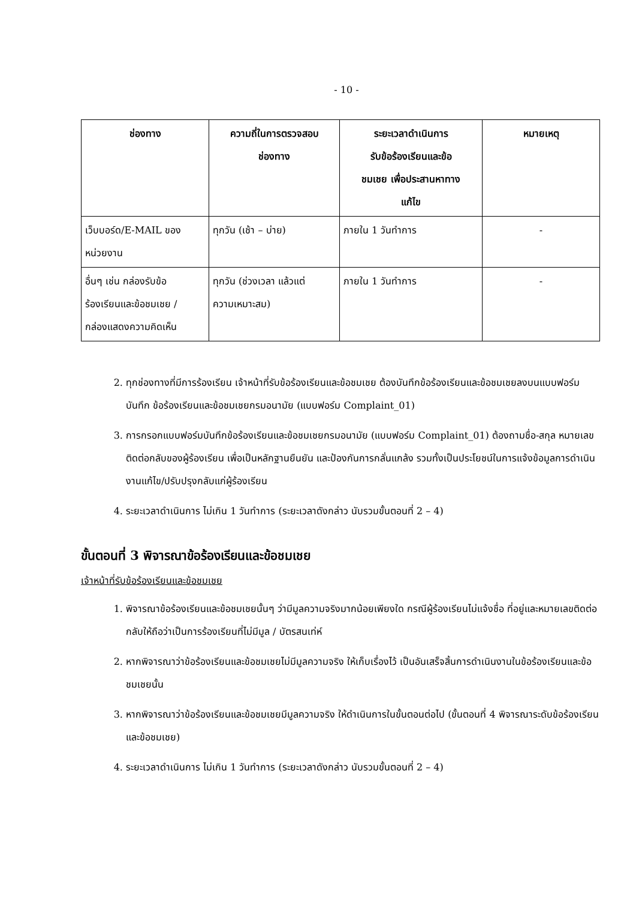- 10 -
| ช่องทาง | ความถี่ในการตรวจสอบ ช่องทาง | ระยะเวลาดำเนินการ รับข้อร้องเรียนและข้อ ชมเชย เพื่อประสานหาทาง แก้ไข | หมายเหตุ |
| --- | --- | --- | --- |
| เว็บบอร์ด/E-MAIL ของ หน่วยงาน | ทุกวัน (เช้า – บ่าย) | ภายใน 1 วันทำการ | - |
| อื่นๆ เช่น กล่องรับข้อ ร้องเรียนและข้อชมเชย / กล่องแสดงความคิดเห็น | ทุกวัน (ช่วงเวลา แล้วแต่ ความเหมาะสม) | ภายใน 1 วันทำการ | - |
2. ทุกช่องทางที่มีการร้องเรียน เจ้าหน้าที่รับข้อร้องเรียนและข้อชมเชย ต้องบันทึกข้อร้องเรียนและข้อชมเชยลงบนแบบฟอร์มบันทึก ข้อร้องเรียนและข้อชมเชยกรมอนามัย (แบบฟอร์ม Complaint_01)
3. การกรอกแบบฟอร์มบันทึกข้อร้องเรียนและข้อชมเชยกรมอนามัย (แบบฟอร์ม Complaint_01) ต้องถามชื่อ-สกุล หมายเลขติดต่อกลับของผู้ร้องเรียน เพื่อเป็นหลักฐานยืนยัน และป้องกันการกลั่นแกล้ง รวมทั้งเป็นประโยชน์ในการแจ้งข้อมูลการดำเนินงานแก้ไข/ปรับปรุงกลับแก่ผู้ร้องเรียน
4. ระยะเวลาดำเนินการ ไม่เกิน 1 วันทำการ (ระยะเวลาดังกล่าว นับรวมขั้นตอนที่ 2 – 4)
ขั้นตอนที่ 3 พิจารณาข้อร้องเรียนและข้อชมเชย
เจ้าหน้าที่รับข้อร้องเรียนและข้อชมเชย
1. พิจารณาข้อร้องเรียนและข้อชมเชยนั้นๆ ว่ามีมูลความจริงมากน้อยเพียงใด กรณีผู้ร้องเรียนไม่แจ้งชื่อ ที่อยู่และหมายเลขติดต่อกลับให้ถือว่าเป็นการร้องเรียนที่ไม่มีมูล / บัตรสนเท่ห์
2. หากพิจารณาว่าข้อร้องเรียนและข้อชมเชยไม่มีมูลความจริง ให้เก็บเรื่องไว้ เป็นอันเสร็จสิ้นการดำเนินงานในข้อร้องเรียนและข้อชมเชยนั้น
3. หากพิจารณาว่าข้อร้องเรียนและข้อชมเชยมีมูลความจริง ให้ดำเนินการในขั้นตอนต่อไป (ขั้นตอนที่ 4 พิจารณาระดับข้อร้องเรียนและข้อชมเชย)
4. ระยะเวลาดำเนินการ ไม่เกิน 1 วันทำการ (ระยะเวลาดังกล่าว นับรวมขั้นตอนที่ 2 – 4)